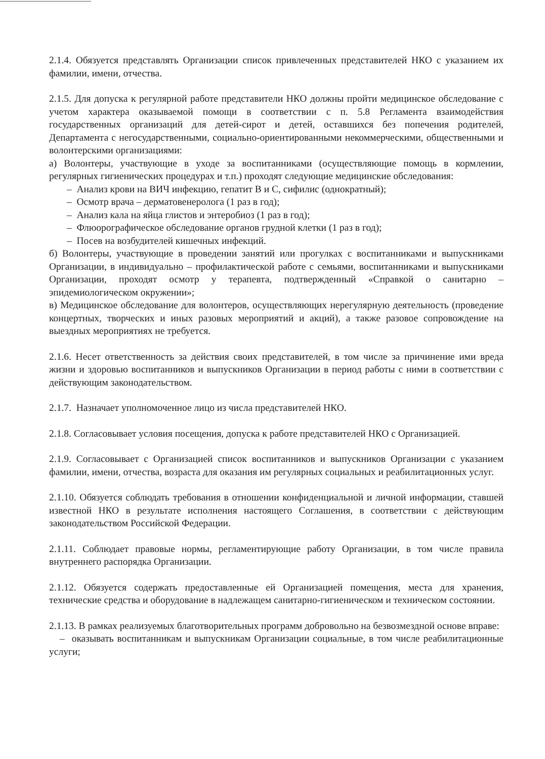2.1.4. Обязуется представлять Организации список привлеченных представителей НКО с указанием их фамилии, имени, отчества.
2.1.5. Для допуска к регулярной работе представители НКО должны пройти медицинское обследование с учетом характера оказываемой помощи в соответствии с п. 5.8 Регламента взаимодействия государственных организаций для детей-сирот и детей, оставшихся без попечения родителей, Департамента с негосударственными, социально-ориентированными некоммерческими, общественными и волонтерскими организациями:
а) Волонтеры, участвующие в уходе за воспитанниками (осуществляющие помощь в кормлении, регулярных гигиенических процедурах и т.п.) проходят следующие медицинские обследования:
– Анализ крови на ВИЧ инфекцию, гепатит В и С, сифилис (однократный);
– Осмотр врача – дерматовенеролога (1 раз в год);
– Анализ кала на яйца глистов и энтеробиоз (1 раз в год);
– Флюорографическое обследование органов грудной клетки (1 раз в год);
– Посев на возбудителей кишечных инфекций.
б) Волонтеры, участвующие в проведении занятий или прогулках с воспитанниками и выпускниками Организации, в индивидуально – профилактической работе с семьями, воспитанниками и выпускниками Организации, проходят осмотр у терапевта, подтвержденный «Справкой о санитарно – эпидемиологическом окружении»;
в) Медицинское обследование для волонтеров, осуществляющих нерегулярную деятельность (проведение концертных, творческих и иных разовых мероприятий и акций), а также разовое сопровождение на выездных мероприятиях не требуется.
2.1.6. Несет ответственность за действия своих представителей, в том числе за причинение ими вреда жизни и здоровью воспитанников и выпускников Организации в период работы с ними в соответствии с действующим законодательством.
2.1.7. Назначает уполномоченное лицо из числа представителей НКО.
2.1.8. Согласовывает условия посещения, допуска к работе представителей НКО с Организацией.
2.1.9. Согласовывает с Организацией список воспитанников и выпускников Организации с указанием фамилии, имени, отчества, возраста для оказания им регулярных социальных и реабилитационных услуг.
2.1.10. Обязуется соблюдать требования в отношении конфиденциальной и личной информации, ставшей известной НКО в результате исполнения настоящего Соглашения, в соответствии с действующим законодательством Российской Федерации.
2.1.11. Соблюдает правовые нормы, регламентирующие работу Организации, в том числе правила внутреннего распорядка Организации.
2.1.12. Обязуется содержать предоставленные ей Организацией помещения, места для хранения, технические средства и оборудование в надлежащем санитарно-гигиеническом и техническом состоянии.
2.1.13. В рамках реализуемых благотворительных программ добровольно на безвозмездной основе вправе:
– оказывать воспитанникам и выпускникам Организации социальные, в том числе реабилитационные услуги;